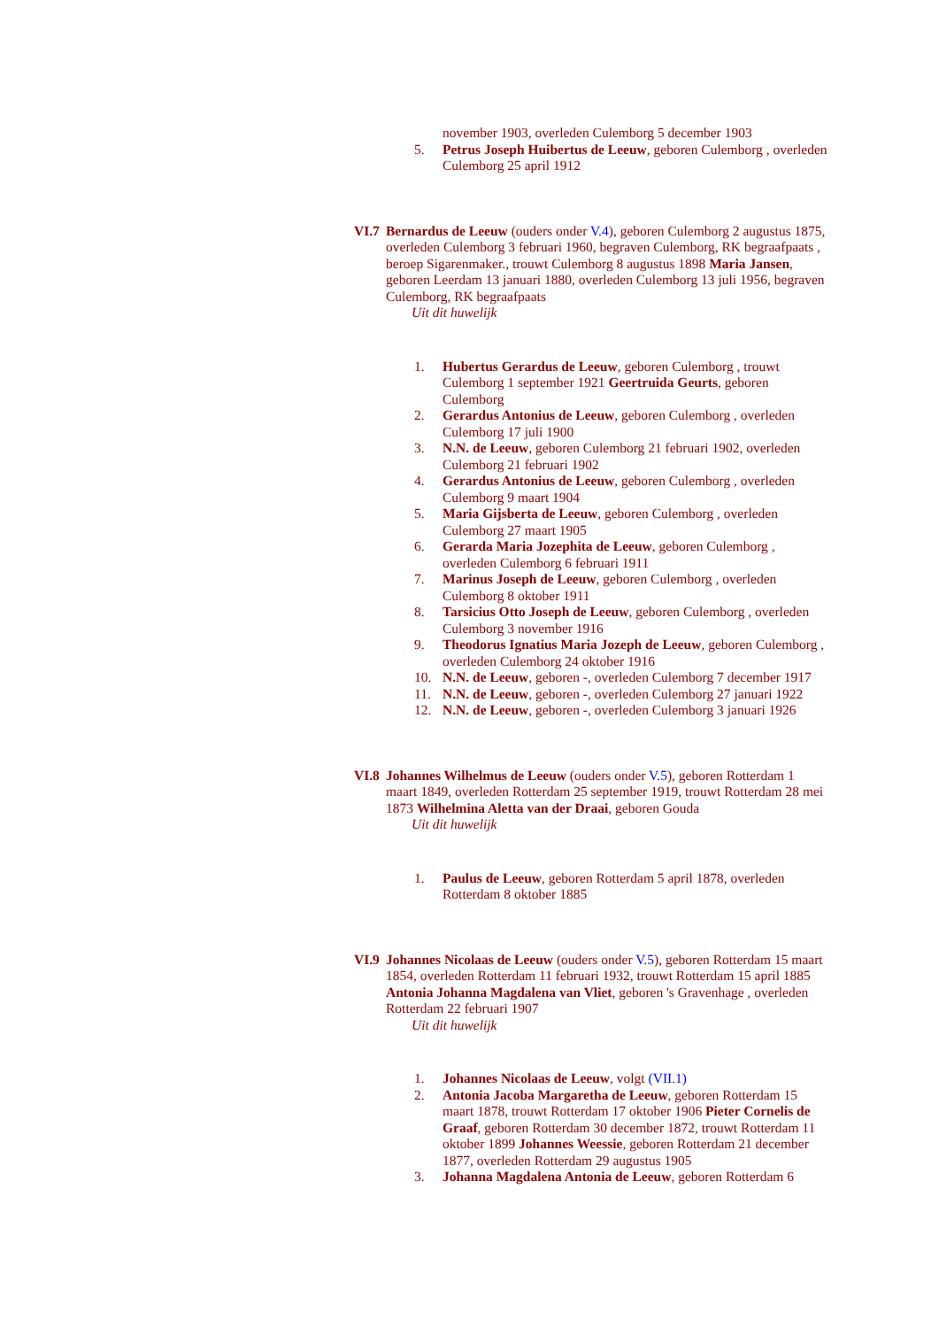november 1903, overleden Culemborg 5 december 1903
5. Petrus Joseph Huibertus de Leeuw, geboren Culemborg , overleden Culemborg 25 april 1912
VI.7 Bernardus de Leeuw (ouders onder V.4), geboren Culemborg 2 augustus 1875, overleden Culemborg 3 februari 1960, begraven Culemborg, RK begraafpaats , beroep Sigarenmaker., trouwt Culemborg 8 augustus 1898 Maria Jansen, geboren Leerdam 13 januari 1880, overleden Culemborg 13 juli 1956, begraven Culemborg, RK begraafpaats
Uit dit huwelijk
1. Hubertus Gerardus de Leeuw, geboren Culemborg , trouwt Culemborg 1 september 1921 Geertruida Geurts, geboren Culemborg
2. Gerardus Antonius de Leeuw, geboren Culemborg , overleden Culemborg 17 juli 1900
3. N.N. de Leeuw, geboren Culemborg 21 februari 1902, overleden Culemborg 21 februari 1902
4. Gerardus Antonius de Leeuw, geboren Culemborg , overleden Culemborg 9 maart 1904
5. Maria Gijsberta de Leeuw, geboren Culemborg , overleden Culemborg 27 maart 1905
6. Gerarda Maria Jozephita de Leeuw, geboren Culemborg , overleden Culemborg 6 februari 1911
7. Marinus Joseph de Leeuw, geboren Culemborg , overleden Culemborg 8 oktober 1911
8. Tarsicius Otto Joseph de Leeuw, geboren Culemborg , overleden Culemborg 3 november 1916
9. Theodorus Ignatius Maria Jozeph de Leeuw, geboren Culemborg , overleden Culemborg 24 oktober 1916
10. N.N. de Leeuw, geboren -, overleden Culemborg 7 december 1917
11. N.N. de Leeuw, geboren -, overleden Culemborg 27 januari 1922
12. N.N. de Leeuw, geboren -, overleden Culemborg 3 januari 1926
VI.8 Johannes Wilhelmus de Leeuw (ouders onder V.5), geboren Rotterdam 1 maart 1849, overleden Rotterdam 25 september 1919, trouwt Rotterdam 28 mei 1873 Wilhelmina Aletta van der Draai, geboren Gouda
Uit dit huwelijk
1. Paulus de Leeuw, geboren Rotterdam 5 april 1878, overleden Rotterdam 8 oktober 1885
VI.9 Johannes Nicolaas de Leeuw (ouders onder V.5), geboren Rotterdam 15 maart 1854, overleden Rotterdam 11 februari 1932, trouwt Rotterdam 15 april 1885 Antonia Johanna Magdalena van Vliet, geboren 's Gravenhage , overleden Rotterdam 22 februari 1907
Uit dit huwelijk
1. Johannes Nicolaas de Leeuw, volgt (VII.1)
2. Antonia Jacoba Margaretha de Leeuw, geboren Rotterdam 15 maart 1878, trouwt Rotterdam 17 oktober 1906 Pieter Cornelis de Graaf, geboren Rotterdam 30 december 1872, trouwt Rotterdam 11 oktober 1899 Johannes Weessie, geboren Rotterdam 21 december 1877, overleden Rotterdam 29 augustus 1905
3. Johanna Magdalena Antonia de Leeuw, geboren Rotterdam 6